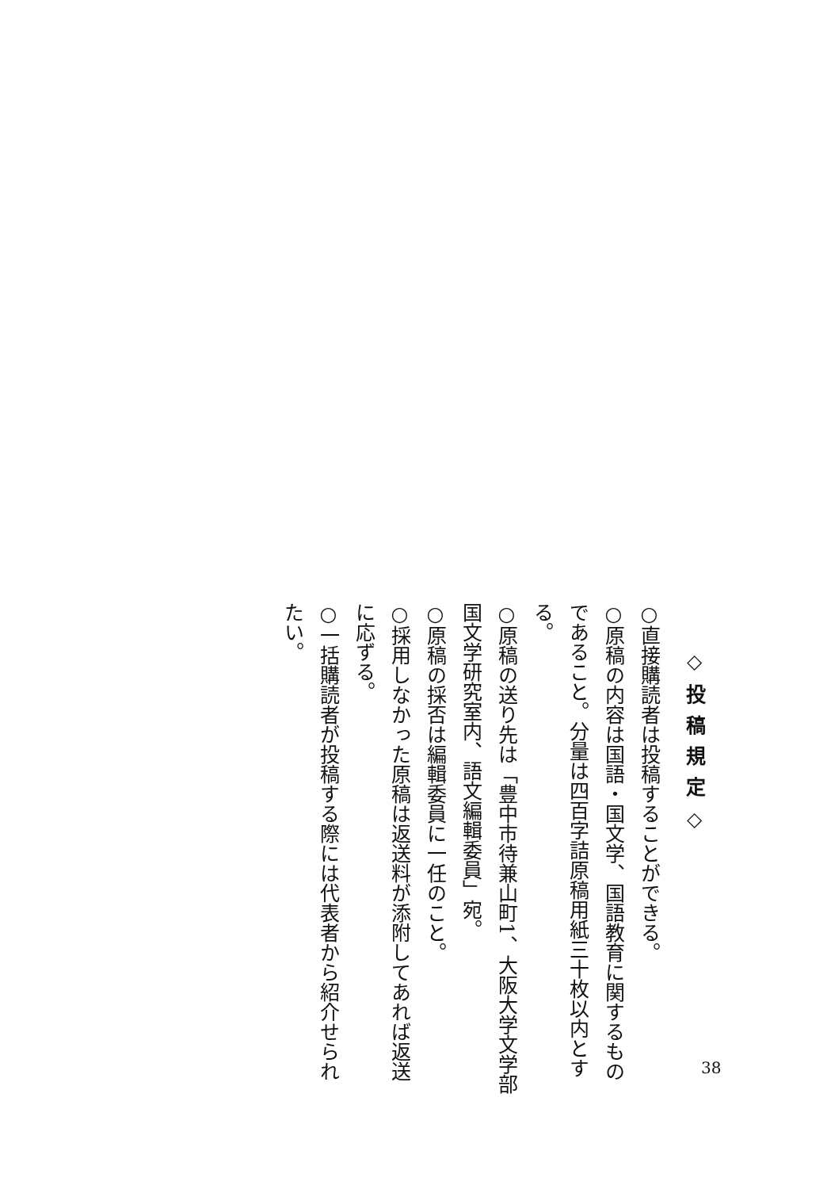◇投稿規定◇
○直接購読者は投稿することができる。
○原稿の内容は国語・国文学、国語教育に関するものであること。分量は四百字詰原稿用紙三十枚以内とする。
○原稿の送り先は「豊中市待兼山町1、大阪大学文学部国文学研究室内、語文編輯委員」宛。
○原稿の採否は編輯委員に一任のこと。
○採用しなかった原稿は返送料が添附してあれば返送に応ずる。
○一括購読者が投稿する際には代表者から紹介せられたい。
38